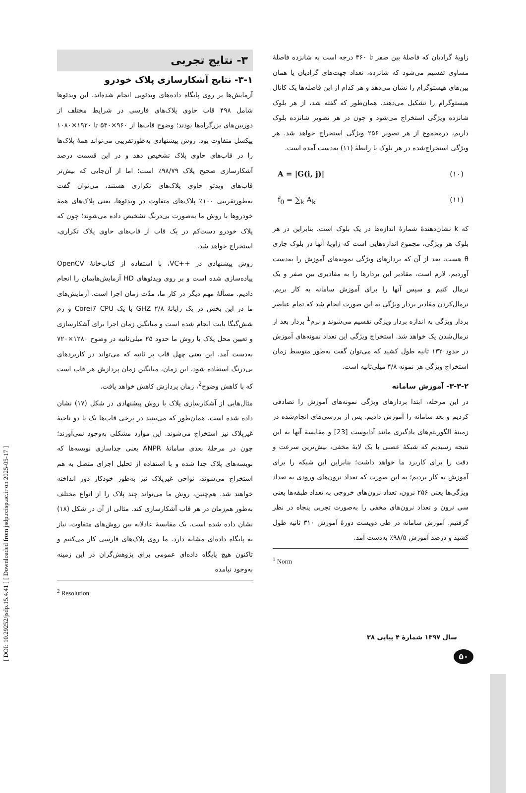[ DOI: 10.29252/jsdp.15.4.41 ] [ Downloaded from jsdp.rcisp.ac.ir on 2025-05-17 ]
زاویهٔ گرادیان که فاصلهٔ بین صفر تا ۳۶۰ درجه است به شانزده فاصلهٔ مساوی تقسیم می‌شود که شانزده، تعداد جهت‌های گرادیان یا همان بین‌های هیستوگرام را نشان می‌دهد و هر کدام از این فاصله‌ها یک کانال هیستوگرام را تشکیل می‌دهند. همان‌طور که گفته شد، از هر بلوک شانزده ویژگی استخراج می‌شود و چون در هر تصویر شانزده بلوک داریم، درمجموع از هر تصویر ۲۵۶ ویژگی استخراج خواهد شد. هر ویژگی استخراج‌شده در هر بلوک با رابطهٔ (۱۱) به‌دست آمده است.
A = |G(i, j)| (۱۰)
f<sub>θ</sub> = ∑<sub>k</sub> A<sub>k</sub> (۱۱)
که k نشان‌دهندهٔ شمارهٔ اندازه‌ها در یک بلوک است. بنابراین در هر بلوک هر ویژگی، مجموع اندازه‌هایی است که زاویهٔ آنها در بلوک جاری θ هست. بعد از آن که بردارهای ویژگی نمونه‌های آموزش را به‌دست آوردیم، لازم است، مقادیر این بردارها را به مقادیری بین صفر و یک نرمال کنیم و سپس آنها را برای آموزش سامانه به کار بریم. نرمال‌کردن مقادیر بردار ویژگی به این صورت انجام شد که تمام عناصر بردار ویژگی به اندازه بردار ویژگی تقسیم می‌شوند و نرم<sup>1</sup> بردار بعد از نرمال‌شدن یک خواهد شد. استخراج ویژگی این تعداد نمونه‌های آموزش در حدود ۱۳۲ ثانیه طول کشید که می‌توان گفت به‌طور متوسط زمان استخراج ویژگی هر نمونه ۴/۸ میلی‌ثانیه است.
۳-۳-۲- آموزش سامانه
در این مرحله، ابتدا بردارهای ویژگی نمونه‌های آموزش را تصادفی کردیم و بعد سامانه را آموزش دادیم. پس از بررسی‌های انجام‌شده در زمینهٔ الگوریتم‌های یادگیری مانند آدابوست [23] و مقایسهٔ آنها به این نتیجه رسیدیم که شبکهٔ عصبی با یک لایهٔ مخفی، بیش‌ترین سرعت و دقت را برای کاربرد ما خواهد داشت؛ بنابراین این شبکه را برای آموزش به کار بردیم؛ به این صورت که تعداد نرون‌های ورودی به تعداد ویژگی‌ها یعنی ۲۵۶ نرون، تعداد نرون‌های خروجی به تعداد طبقه‌ها یعنی سی نرون و تعداد نرون‌های مخفی را به‌صورت تجربی پنجاه در نظر گرفتیم. آموزش سامانه در طی دویست دورهٔ آموزش ۳۱۰ ثانیه طول کشید و درصد آموزش ۹۸/۵٪ به‌دست آمد.
<sup>1</sup> Norm
۳- نتایج تجربی
۳-۱- نتایج آشکارسازی پلاک خودرو
آزمایش‌ها بر روی پایگاه داده‌های ویدئویی انجام شده‌اند. این ویدئوها شامل ۴۹۸ قاب حاوی پلاک‌های فارسی در شرایط مختلف از دوربین‌های بزرگراه‌ها بودند؛ وضوح قاب‌ها از ۹۶۰×۵۴۰ تا ۱۹۲۰×۱۰۸۰ پیکسل متفاوت بود. روش پیشنهادی به‌طورتقریبی می‌تواند همهٔ پلاک‌ها را در قاب‌های حاوی پلاک تشخیص دهد و در این قسمت درصد آشکارسازی صحیح پلاک ۹۸/۷۹٪ است؛ اما از آن‌جایی که بیش‌تر قاب‌های ویدئو حاوی پلاک‌های تکراری هستند، می‌توان گفت به‌طورتقریبی ۱۰۰٪ پلاک‌های متفاوت در ویدئوها، یعنی پلاک‌های همهٔ خودروها با روش ما به‌صورت بی‌درنگ تشخیص داده می‌شوند؛ چون که پلاک خودرو دست‌کم در یک قاب از قاب‌های حاوی پلاک تکراری، استخراج خواهد شد.
روش پیشنهادی در ++VC، با استفاده از کتاب‌خانهٔ OpenCV پیاده‌سازی شده است و بر روی ویدئوهای HD آزمایش‌هایمان را انجام دادیم. مسألهٔ مهم دیگر در کار ما، مدّت زمان اجرا است. آزمایش‌های ما در این بخش در یک رایانهٔ ۲/۸ GHZ با یک Corei7 CPU و رم شش‌گیگا بایت انجام شده است و میانگین زمان اجرا برای آشکارسازی و تعیین محل پلاک با روش ما حدود ۲۵ میلی‌ثانیه در وضوح ۱۲۸۰×۷۲۰ به‌دست آمد. این یعنی چهل قاب بر ثانیه که می‌تواند در کاربردهای بی‌درنگ استفاده شود. این زمان، میانگین زمان پردازش هر قاب است که با کاهش وضوح<sup>2</sup>، زمان پردازش کاهش خواهد یافت.
مثال‌هایی از آشکارسازی پلاک با روش پیشنهادی در شکل (۱۷) نشان داده شده است. همان‌طور که می‌بینید در برخی قاب‌ها یک یا دو ناحیهٔ غیرپلاک نیز استخراج می‌شوند. این موارد مشکلی به‌وجود نمی‌آورند؛ چون در مرحلهٔ بعدی سامانهٔ ANPR یعنی جداسازی نویسه‌ها که نویسه‌های پلاک جدا شده و با استفاده از تحلیل اجزای متصل به هم استخراج می‌شوند، نواحی غیرپلاک نیز به‌طور خودکار دور انداخته خواهند شد. هم‌چنین، روش ما می‌تواند چند پلاک را از انواع مختلف به‌طور هم‌زمان در هر قاب آشکارسازی کند. مثالی از آن در شکل (۱۸) نشان داده شده است. یک مقایسهٔ عادلانه بین روش‌های متفاوت، نیاز به پایگاه داده‌ای مشابه دارد. ما روی پلاک‌های فارسی کار می‌کنیم و تاکنون هیچ پایگاه داده‌ای عمومی برای پژوهش‌گران در این زمینه به‌وجود نیامده
<sup>2</sup> Resolution
سال ۱۳۹۷ شمارهٔ ۴ پیاپی ۳۸
۵۰